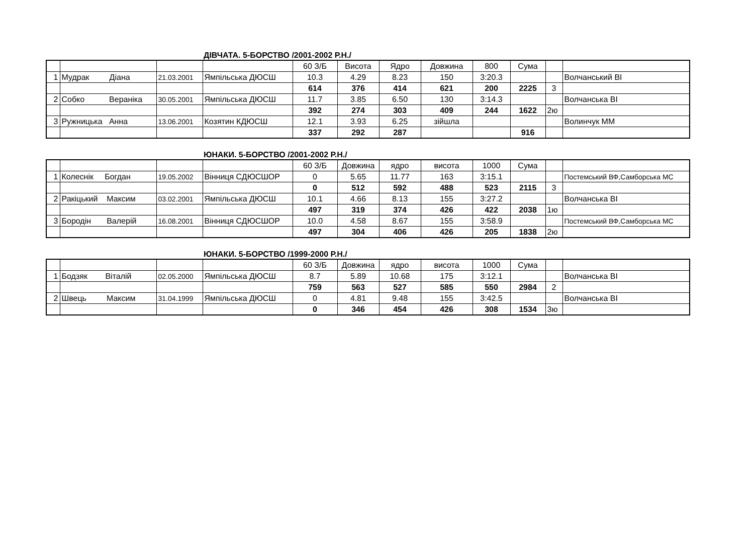ДІВЧАТА. 5-БОРСТВО /2001-2002 Р.Н./
| | | | | 60 З/Б | Висота | Ядро | Довжина | 800 | Сума | | |
| 1 | Мудрак Діана | 21.03.2001 | Ямпільська ДЮСШ | 10.3 | 4.29 | 8.23 | 150 | 3:20.3 | | | Волчанський ВІ |
| | | | | 614 | 376 | 414 | 621 | 200 | 2225 | 3 | |
| 2 | Собко Вераніка | 30.05.2001 | Ямпільська ДЮСШ | 11.7 | 3.85 | 6.50 | 130 | 3:14.3 | | | Волчанська ВІ |
| | | | | 392 | 274 | 303 | 409 | 244 | 1622 | 2ю | |
| 3 | Ружницька Анна | 13.06.2001 | Козятин КДЮСШ | 12.1 | 3.93 | 6.25 | зійшла | | | | Волинчук ММ |
| | | | | 337 | 292 | 287 | | | 916 | | |
ЮНАКИ. 5-БОРСТВО /2001-2002 Р.Н./
| | | | | 60 З/Б | Довжина | ядро | висота | 1000 | Сума | | |
| 1 | Колеснік Богдан | 19.05.2002 | Вінниця СДЮСШОР | 0 | 5.65 | 11.77 | 163 | 3:15.1 | | | Постемський ВФ,Самборська МС |
| | | | | 0 | 512 | 592 | 488 | 523 | 2115 | 3 | |
| 2 | Ракіцький Максим | 03.02.2001 | Ямпільська ДЮСШ | 10.1 | 4.66 | 8.13 | 155 | 3:27.2 | | | Волчанська ВІ |
| | | | | 497 | 319 | 374 | 426 | 422 | 2038 | 1ю | |
| 3 | Бородін Валерій | 16.08.2001 | Вінниця СДЮСШОР | 10.0 | 4.58 | 8.67 | 155 | 3:58.9 | | | Постемський ВФ,Самборська МС |
| | | | | 497 | 304 | 406 | 426 | 205 | 1838 | 2ю | |
ЮНАКИ. 5-БОРСТВО /1999-2000 Р.Н./
| | | | | 60 З/Б | Довжина | ядро | висота | 1000 | Сума | | |
| 1 | Бодзяк Віталій | 02.05.2000 | Ямпільська ДЮСШ | 8.7 | 5.89 | 10.68 | 175 | 3:12.1 | | | Волчанська ВІ |
| | | | | 759 | 563 | 527 | 585 | 550 | 2984 | 2 | |
| 2 | Швець Максим | 31.04.1999 | Ямпільська ДЮСШ | 0 | 4.81 | 9.48 | 155 | 3:42.5 | | | Волчанська ВІ |
| | | | | 0 | 346 | 454 | 426 | 308 | 1534 | 3ю | |